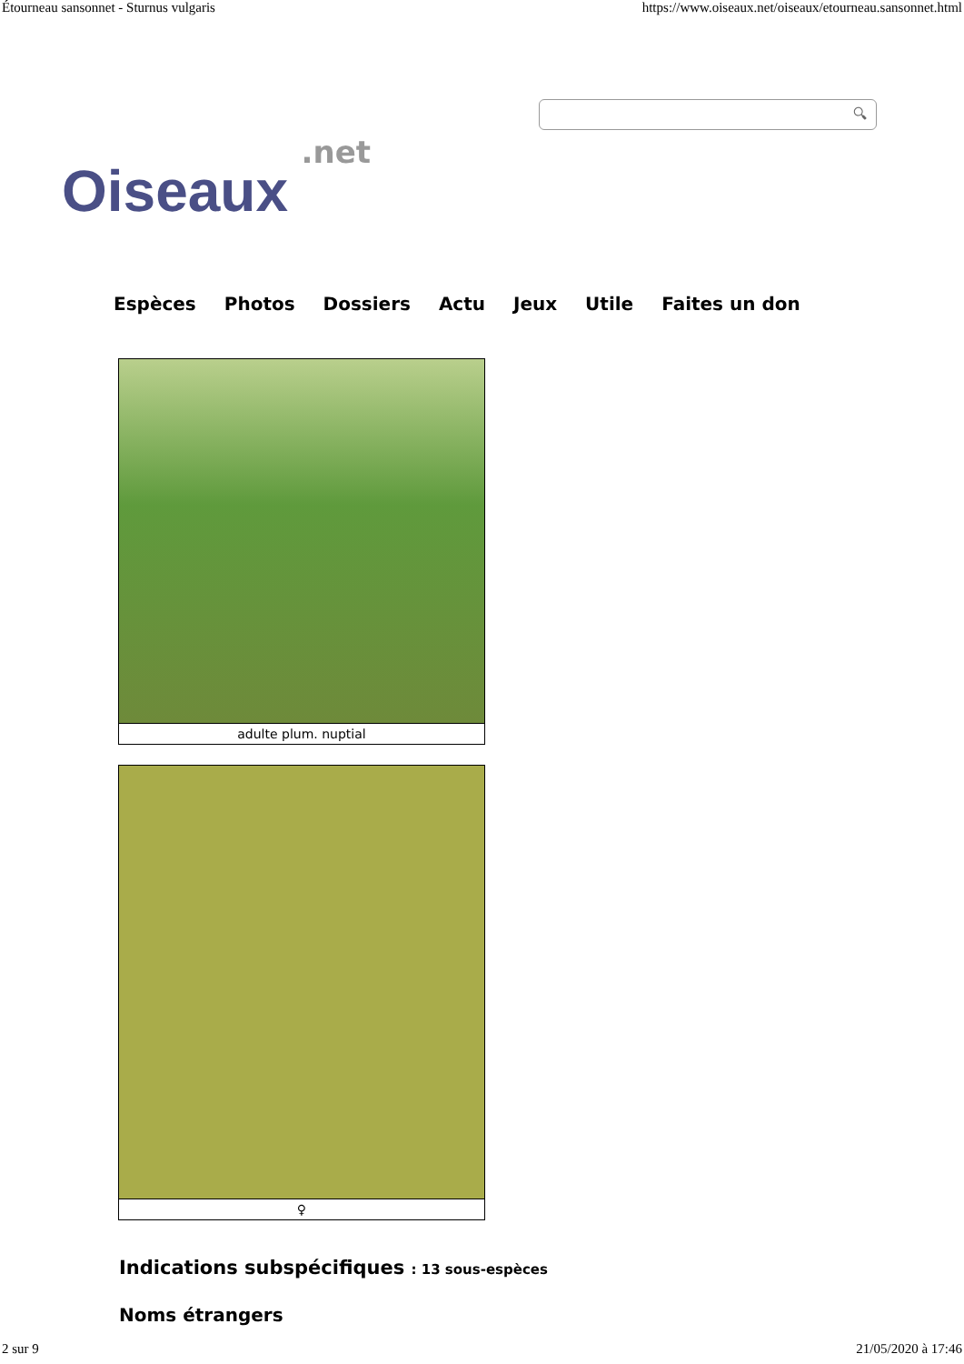Étourneau sansonnet - Sturnus vulgaris https://www.oiseaux.net/oiseaux/etourneau.sansonnet.html
.net
Oiseaux
🔍︎
Espèces Photos Dossiers Actu Jeux Utile Faites un don
adulte plum. nuptial
♀
Indications subspécifiques : 13 sous-espèces
Noms étrangers
2 sur 9 21/05/2020 à 17:46